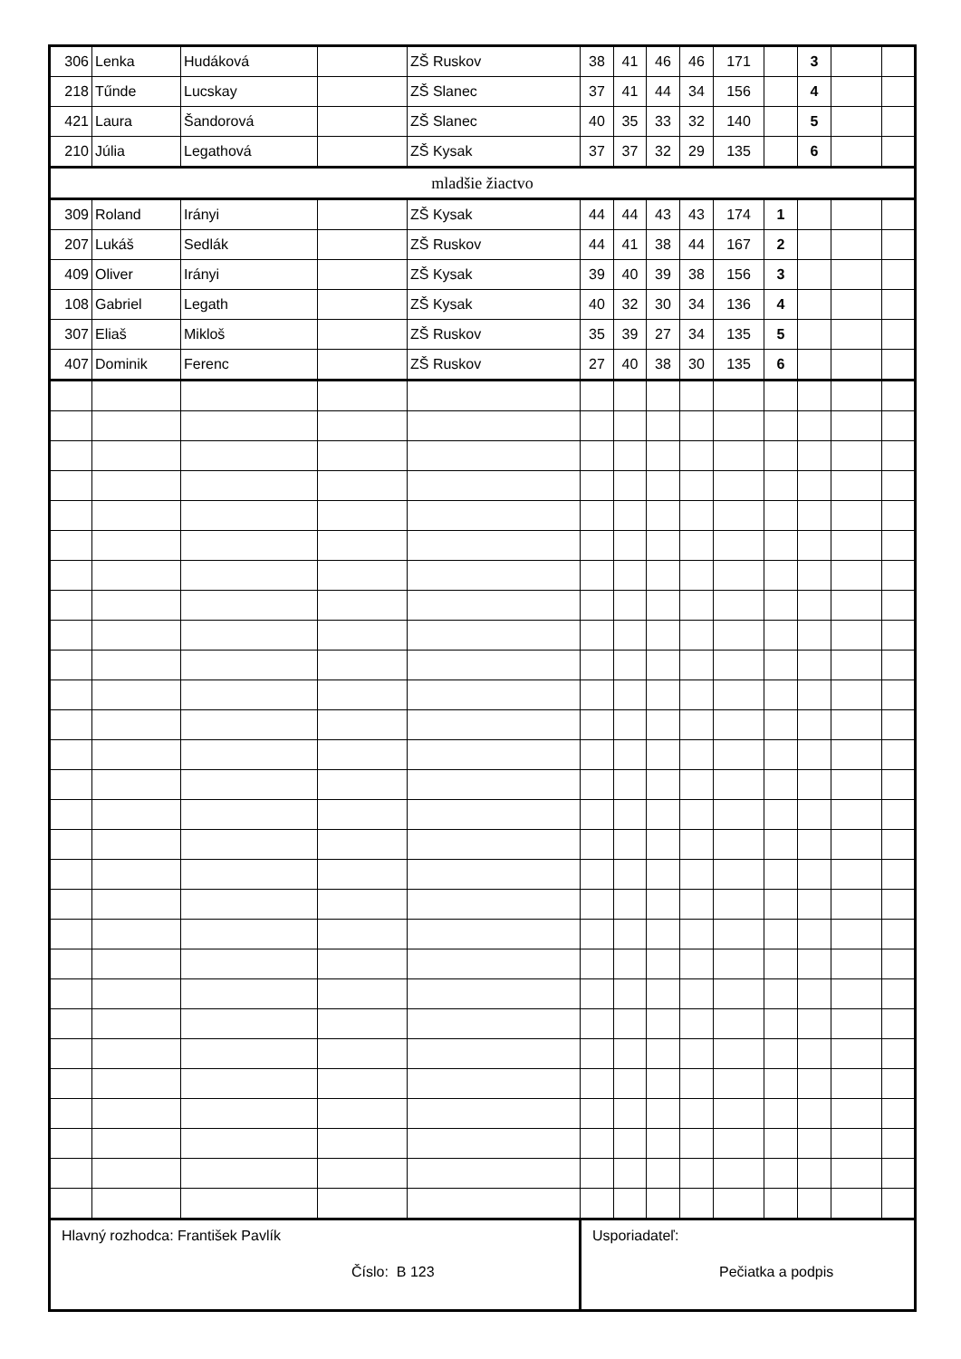| 306 | Lenka | Hudáková | | ZŠ Ruskov | 38 | 41 | 46 | 46 | 171 | | 3 | | |
| 218 | Tűnde | Lucskay | | ZŠ Slanec | 37 | 41 | 44 | 34 | 156 | | 4 | | |
| 421 | Laura | Šandorová | | ZŠ Slanec | 40 | 35 | 33 | 32 | 140 | | 5 | | |
| 210 | Júlia | Legathová | | ZŠ Kysak | 37 | 37 | 32 | 29 | 135 | | 6 | | |
| mladšie žiactvo | | | | | | | | | | | | | |
| 309 | Roland | Irányi | | ZŠ Kysak | 44 | 44 | 43 | 43 | 174 | 1 | | | |
| 207 | Lukáš | Sedlák | | ZŠ Ruskov | 44 | 41 | 38 | 44 | 167 | 2 | | | |
| 409 | Oliver | Irányi | | ZŠ Kysak | 39 | 40 | 39 | 38 | 156 | 3 | | | |
| 108 | Gabriel | Legath | | ZŠ Kysak | 40 | 32 | 30 | 34 | 136 | 4 | | | |
| 307 | Eliaš | Mikloš | | ZŠ Ruskov | 35 | 39 | 27 | 34 | 135 | 5 | | | |
| 407 | Dominik | Ferenc | | ZŠ Ruskov | 27 | 40 | 38 | 30 | 135 | 6 | | | |
| Hlavný rozhodca: František Pavlík Číslo: B 123 | | | | | Usporiadateľ: Pečiatka a podpis | | | | | | | | |